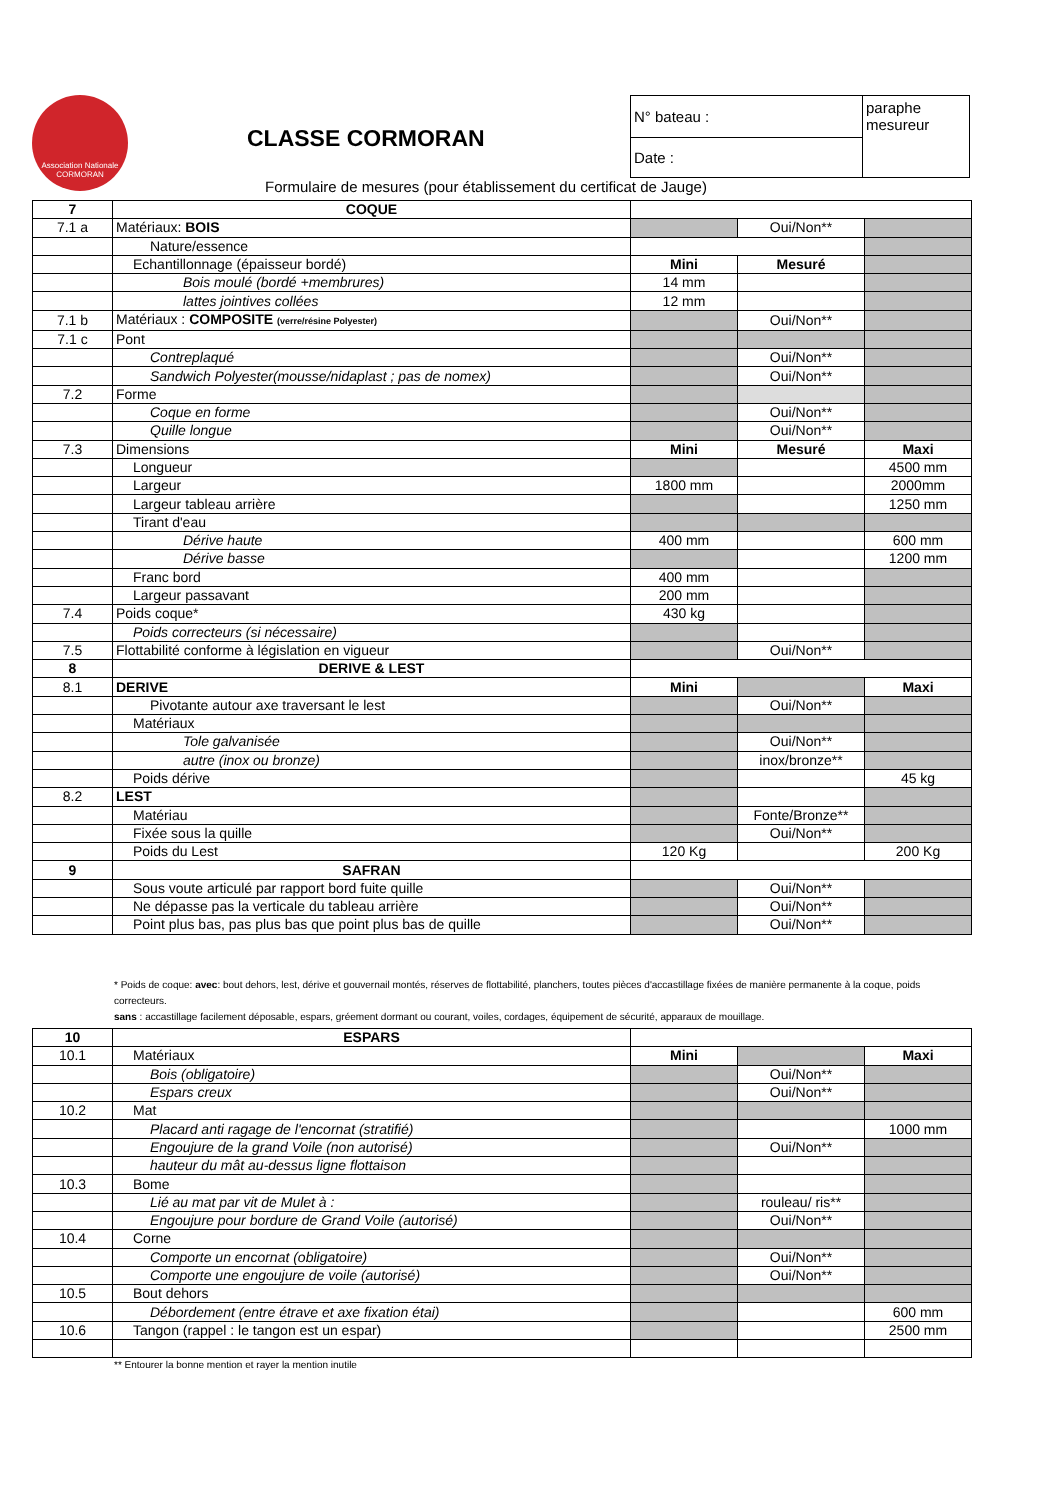Association Nationale
CORMORAN
CLASSE CORMORAN
| N° bateau : | paraphe mesureur |
| Date : | |
Formulaire de mesures (pour établissement du certificat de Jauge)
| 7 | COQUE | | | |
| 7.1 a | Matériaux: BOIS | | Oui/Non** | |
| | Nature/essence | | | |
| | Echantillonnage (épaisseur bordé) | Mini | Mesuré | |
| | Bois moulé (bordé +membrures) | 14 mm | | |
| | lattes jointives collées | 12 mm | | |
| 7.1 b | Matériaux : COMPOSITE (verre/résine Polyester) | | Oui/Non** | |
| 7.1 c | Pont | | | |
| | Contreplaqué | | Oui/Non** | |
| | Sandwich Polyester(mousse/nidaplast ; pas de nomex) | | Oui/Non** | |
| 7.2 | Forme | | | |
| | Coque en forme | | Oui/Non** | |
| | Quille longue | | Oui/Non** | |
| 7.3 | Dimensions | Mini | Mesuré | Maxi |
| | Longueur | | | 4500 mm |
| | Largeur | 1800 mm | | 2000mm |
| | Largeur tableau arrière | | | 1250 mm |
| | Tirant d'eau | | | |
| | Dérive haute | 400 mm | | 600 mm |
| | Dérive basse | | | 1200 mm |
| | Franc bord | 400 mm | | |
| | Largeur passavant | 200 mm | | |
| 7.4 | Poids coque* | 430 kg | | |
| | Poids correcteurs (si nécessaire) | | | |
| 7.5 | Flottabilité conforme à législation en vigueur | | Oui/Non** | |
| 8 | DERIVE & LEST | | | |
| 8.1 | DERIVE | Mini | | Maxi |
| | Pivotante autour axe traversant le lest | | Oui/Non** | |
| | Matériaux | | | |
| | Tole galvanisée | | Oui/Non** | |
| | autre (inox ou bronze) | | inox/bronze** | |
| | Poids dérive | | | 45 kg |
| 8.2 | LEST | | | |
| | Matériau | | Fonte/Bronze** | |
| | Fixée sous la quille | | Oui/Non** | |
| | Poids du Lest | 120 Kg | | 200 Kg |
| 9 | SAFRAN | | | |
| | Sous voute articulé par rapport bord fuite quille | | Oui/Non** | |
| | Ne dépasse pas la verticale du tableau arrière | | Oui/Non** | |
| | Point plus bas, pas plus bas que point plus bas de quille | | Oui/Non** | |
* Poids de coque: avec: bout dehors, lest, dérive et gouvernail montés, réserves de flottabilité, planchers, toutes pièces d'accastillage fixées de manière permanente à la coque, poids correcteurs.
sans : accastillage facilement déposable, espars, gréement dormant ou courant, voiles, cordages, équipement de sécurité, apparaux de mouillage.
| 10 | ESPARS | | | |
| 10.1 | Matériaux | Mini | | Maxi |
| | Bois (obligatoire) | | Oui/Non** | |
| | Espars creux | | Oui/Non** | |
| 10.2 | Mat | | | |
| | Placard anti ragage de l'encornat (stratifié) | | | 1000 mm |
| | Engoujure de la grand Voile (non autorisé) | | Oui/Non** | |
| | hauteur du mât au-dessus ligne flottaison | | | |
| 10.3 | Bome | | | |
| | Lié au mat par vit de Mulet à : | | rouleau/ ris** | |
| | Engoujure pour bordure de Grand Voile (autorisé) | | Oui/Non** | |
| 10.4 | Corne | | | |
| | Comporte un encornat (obligatoire) | | Oui/Non** | |
| | Comporte une engoujure de voile (autorisé) | | Oui/Non** | |
| 10.5 | Bout dehors | | | |
| | Débordement (entre étrave et axe fixation étai) | | | 600 mm |
| 10.6 | Tangon (rappel : le tangon est un espar) | | | 2500 mm |
** Entourer la bonne mention et rayer la mention inutile